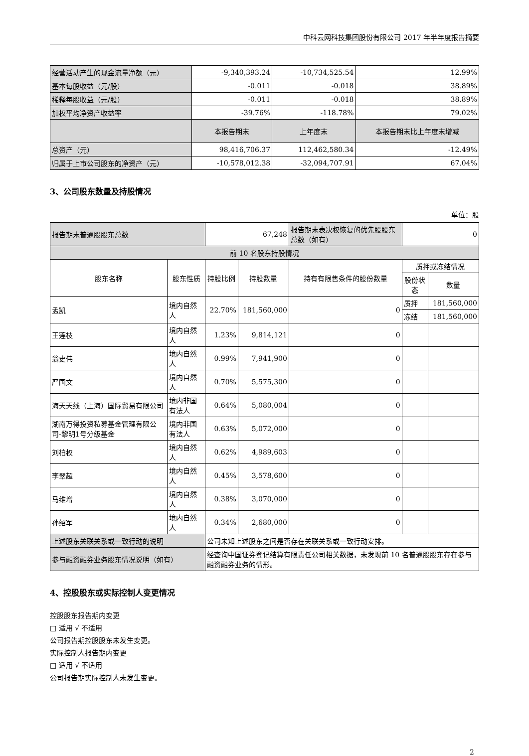中科云网科技集团股份有限公司 2017 年半年度报告摘要
| 经营活动产生的现金流量净额（元） | -9,340,393.24 | -10,734,525.54 | 12.99% |
| 基本每股收益（元/股） | -0.011 | -0.018 | 38.89% |
| 稀释每股收益（元/股） | -0.011 | -0.018 | 38.89% |
| 加权平均净资产收益率 | -39.76% | -118.78% | 79.02% |
| | 本报告期末 | 上年度末 | 本报告期末比上年度末增减 |
| 总资产（元） | 98,416,706.37 | 112,462,580.34 | -12.49% |
| 归属于上市公司股东的净资产（元） | -10,578,012.38 | -32,094,707.91 | 67.04% |
3、公司股东数量及持股情况
单位：股
| 报告期末普通股股东总数 | | 67,248 | | 报告期末表决权恢复的优先股股东总数（如有） | 0 | |
| 前 10 名股东持股情况 | | | | | | |
| 股东名称 | 股东性质 | 持股比例 | 持股数量 | 持有有限售条件的股份数量 | 质押或冻结情况 | |
| | | | | | 股份状态 | 数量 |
| 孟凯 | 境内自然人 | 22.70% | 181,560,000 | 0 | 质押 | 181,560,000 |
| | | | | | 冻结 | 181,560,000 |
| 王莲枝 | 境内自然人 | 1.23% | 9,814,121 | 0 | | |
| 翁史伟 | 境内自然人 | 0.99% | 7,941,900 | 0 | | |
| 严国文 | 境内自然人 | 0.70% | 5,575,300 | 0 | | |
| 海天天线（上海）国际贸易有限公司 | 境内非国有法人 | 0.64% | 5,080,004 | 0 | | |
| 湖南万得投资私募基金管理有限公司-黎明1号分级基金 | 境内非国有法人 | 0.63% | 5,072,000 | 0 | | |
| 刘柏权 | 境内自然人 | 0.62% | 4,989,603 | 0 | | |
| 李翠超 | 境内自然人 | 0.45% | 3,578,600 | 0 | | |
| 马维增 | 境内自然人 | 0.38% | 3,070,000 | 0 | | |
| 孙绍军 | 境内自然人 | 0.34% | 2,680,000 | 0 | | |
| 上述股东关联关系或一致行动的说明 | | 公司未知上述股东之间是否存在关联关系或一致行动安排。 | | | | |
| 参与融资融券业务股东情况说明（如有） | | 经查询中国证券登记结算有限责任公司相关数据，未发现前 10 名普通股股东存在参与融资融券业务的情形。 | | | | |
4、控股股东或实际控制人变更情况
控股股东报告期内变更
□ 适用 √ 不适用
公司报告期控股股东未发生变更。
实际控制人报告期内变更
□ 适用 √ 不适用
公司报告期实际控制人未发生变更。
2